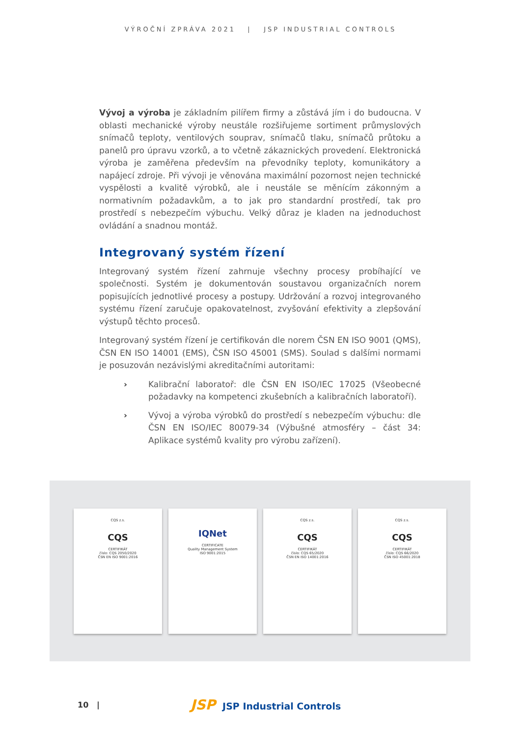VÝROČNÍ ZPRÁVA 2021 | JSP INDUSTRIAL CONTROLS
Vývoj a výroba je základním pilířem firmy a zůstává jím i do budoucna. V oblasti mechanické výroby neustále rozšiřujeme sortiment průmyslových snímačů teploty, ventilových souprav, snímačů tlaku, snímačů průtoku a panelů pro úpravu vzorků, a to včetně zákaznických provedení. Elektronická výroba je zaměřena především na převodníky teploty, komunikátory a napájecí zdroje. Při vývoji je věnována maximální pozornost nejen technické vyspělosti a kvalitě výrobků, ale i neustále se měnícím zákonným a normativním požadavkům, a to jak pro standardní prostředí, tak pro prostředí s nebezpečím výbuchu. Velký důraz je kladen na jednoduchost ovládání a snadnou montáž.
Integrovaný systém řízení
Integrovaný systém řízení zahrnuje všechny procesy probíhající ve společnosti. Systém je dokumentován soustavou organizačních norem popisujících jednotlivé procesy a postupy. Udržování a rozvoj integrovaného systému řízení zaručuje opakovatelnost, zvyšování efektivity a zlepšování výstupů těchto procesů.
Integrovaný systém řízení je certifikován dle norem ČSN EN ISO 9001 (QMS), ČSN EN ISO 14001 (EMS), ČSN ISO 45001 (SMS). Soulad s dalšími normami je posuzován nezávislými akreditačními autoritami:
› Kalibrační laboratoř: dle ČSN EN ISO/IEC 17025 (Všeobecné požadavky na kompetenci zkušebních a kalibračních laboratoří).
› Vývoj a výroba výrobků do prostředí s nebezpečím výbuchu: dle ČSN EN ISO/IEC 80079-34 (Výbušné atmosféry – část 34: Aplikace systémů kvality pro výrobu zařízení).
CQS z.s.
CQS
CERTIFIKÁT
číslo: CQS 2050/2020
ČSN EN ISO 9001:2016
IQNet
CERTIFICATE
Quality Management System
ISO 9001:2015
CQS z.s.
CQS
CERTIFIKÁT
číslo: CQS 65/2020
ČSN EN ISO 14001:2016
CQS z.s.
CQS
CERTIFIKÁT
číslo: CQS 66/2020
ČSN ISO 45001:2018
10 | JSP JSP Industrial Controls